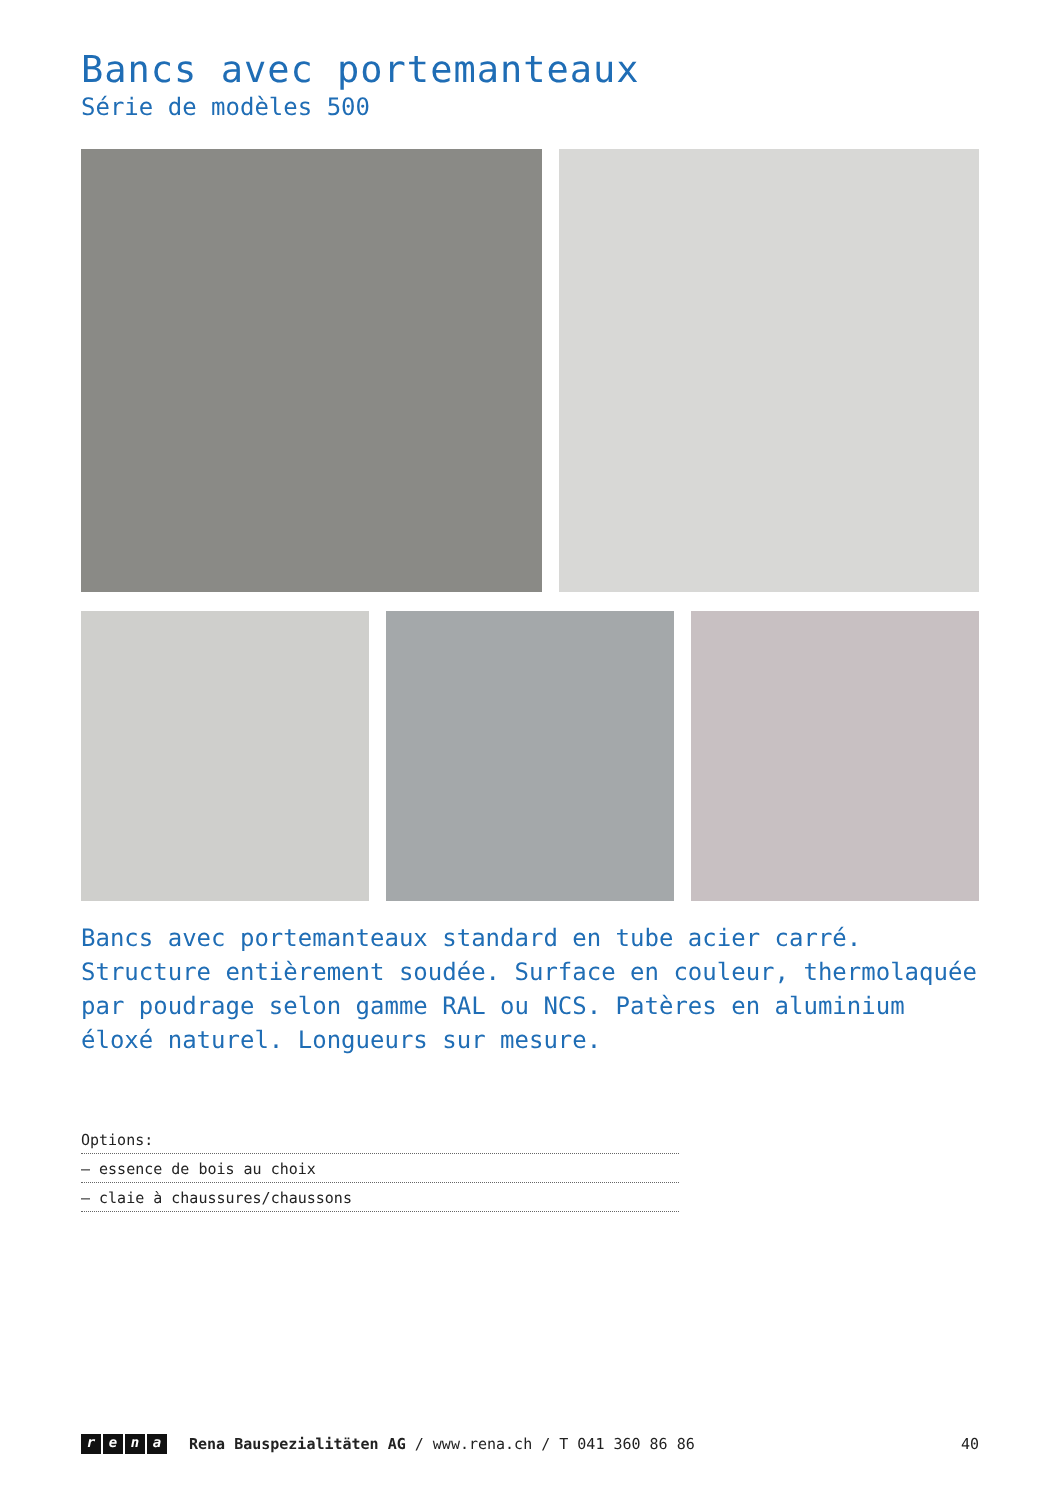Bancs avec portemanteaux
Série de modèles 500
Bancs avec portemanteaux standard en tube acier carré. Structure entièrement soudée. Surface en couleur, thermolaquée par poudrage selon gamme RAL ou NCS. Patères en aluminium éloxé naturel. Longueurs sur mesure.
Options:
– essence de bois au choix
– claie à chaussures/chaussons
rena
Rena Bauspezialitäten AG / www.rena.ch / T 041 360 86 86 40